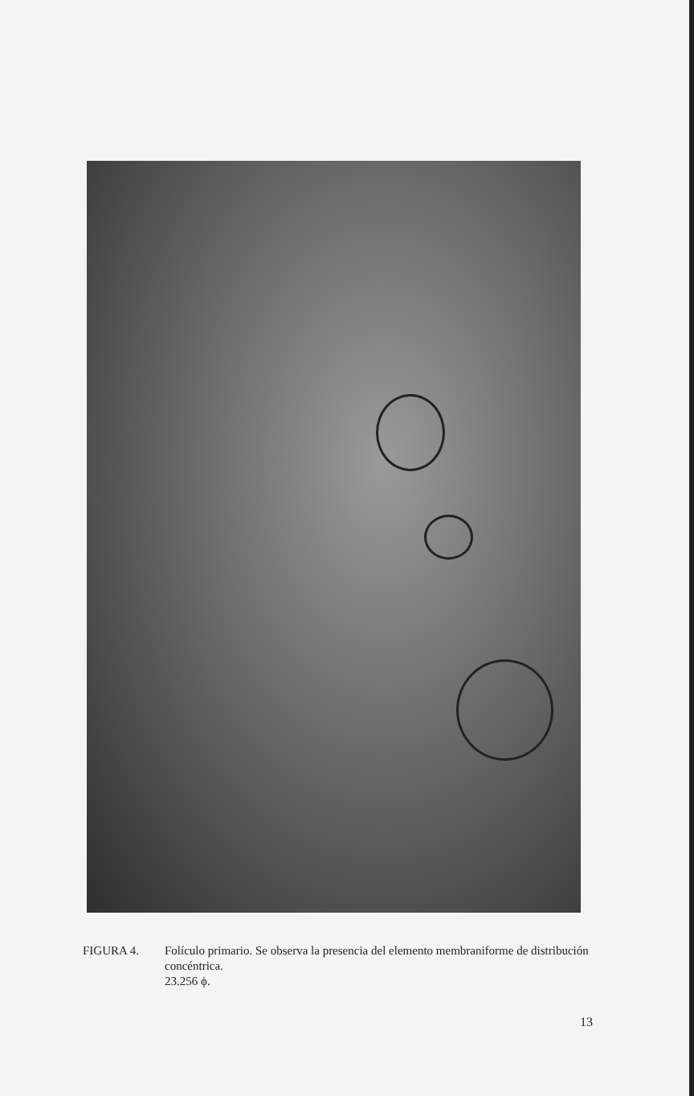FIGURA 4. Folículo primario. Se observa la presencia del elemento membraniforme de distribución concéntrica.
23.256 ϕ.
13